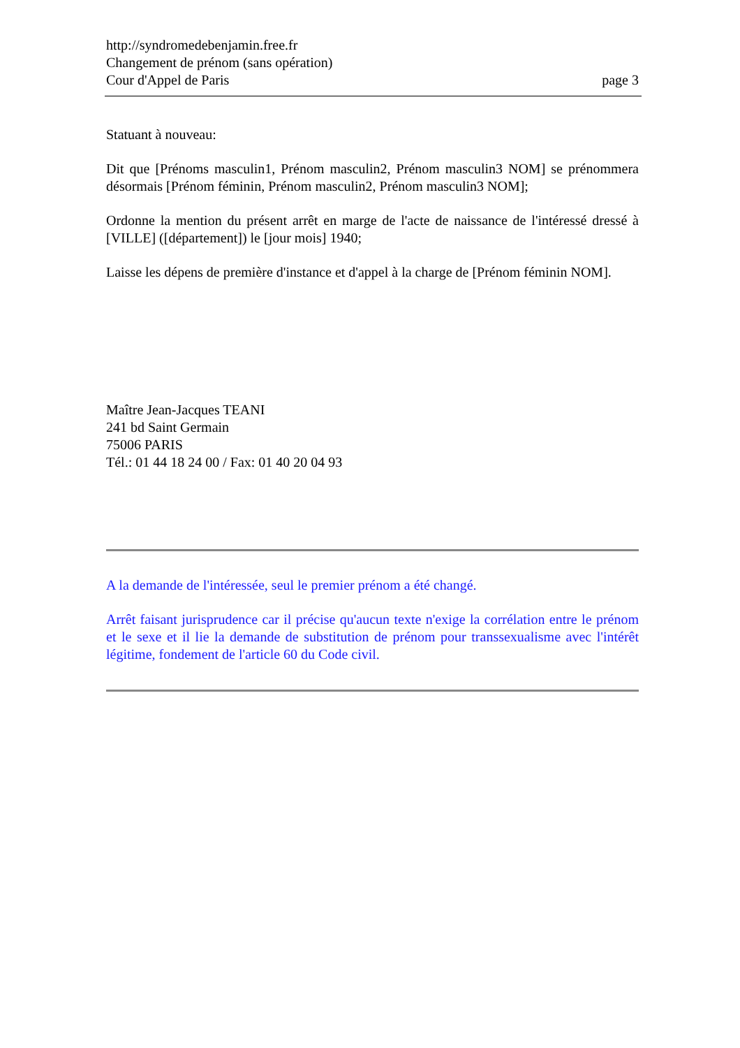http://syndromedebenjamin.free.fr
Changement de prénom (sans opération)
Cour d'Appel de Paris page 3
Statuant à nouveau:
Dit que [Prénoms masculin1, Prénom masculin2, Prénom masculin3 NOM] se prénommera désormais [Prénom féminin, Prénom masculin2, Prénom masculin3 NOM];
Ordonne la mention du présent arrêt en marge de l'acte de naissance de l'intéressé dressé à [VILLE] ([département]) le [jour mois] 1940;
Laisse les dépens de première d'instance et d'appel à la charge de [Prénom féminin NOM].
Maître Jean-Jacques TEANI
241 bd Saint Germain
75006 PARIS
Tél.: 01 44 18 24 00 / Fax: 01 40 20 04 93
A la demande de l'intéressée, seul le premier prénom a été changé.
Arrêt faisant jurisprudence car il précise qu'aucun texte n'exige la corrélation entre le prénom et le sexe et il lie la demande de substitution de prénom pour transsexualisme avec l'intérêt légitime, fondement de l'article 60 du Code civil.